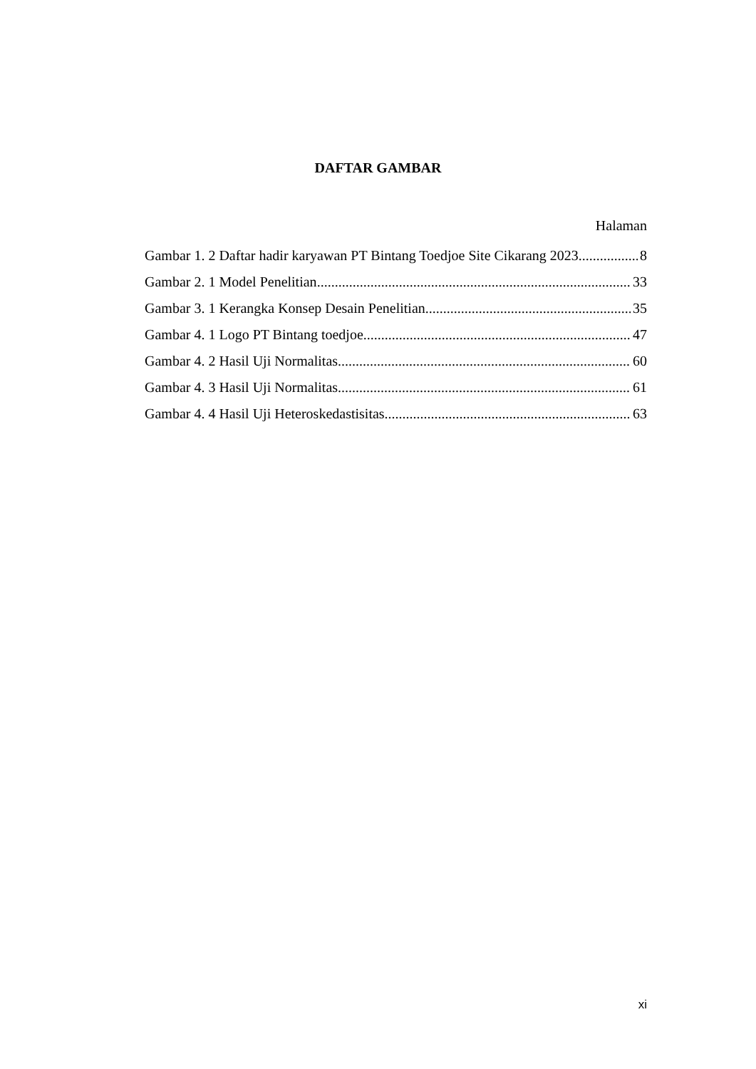DAFTAR GAMBAR
Halaman
Gambar 1. 2 Daftar hadir karyawan PT Bintang Toedjoe Site Cikarang 2023 8
Gambar 2. 1 Model Penelitian 33
Gambar 3. 1 Kerangka Konsep Desain Penelitian 35
Gambar 4. 1 Logo PT Bintang toedjoe 47
Gambar 4. 2 Hasil Uji Normalitas 60
Gambar 4. 3 Hasil Uji Normalitas 61
Gambar 4. 4 Hasil Uji Heteroskedastisitas 63
xi